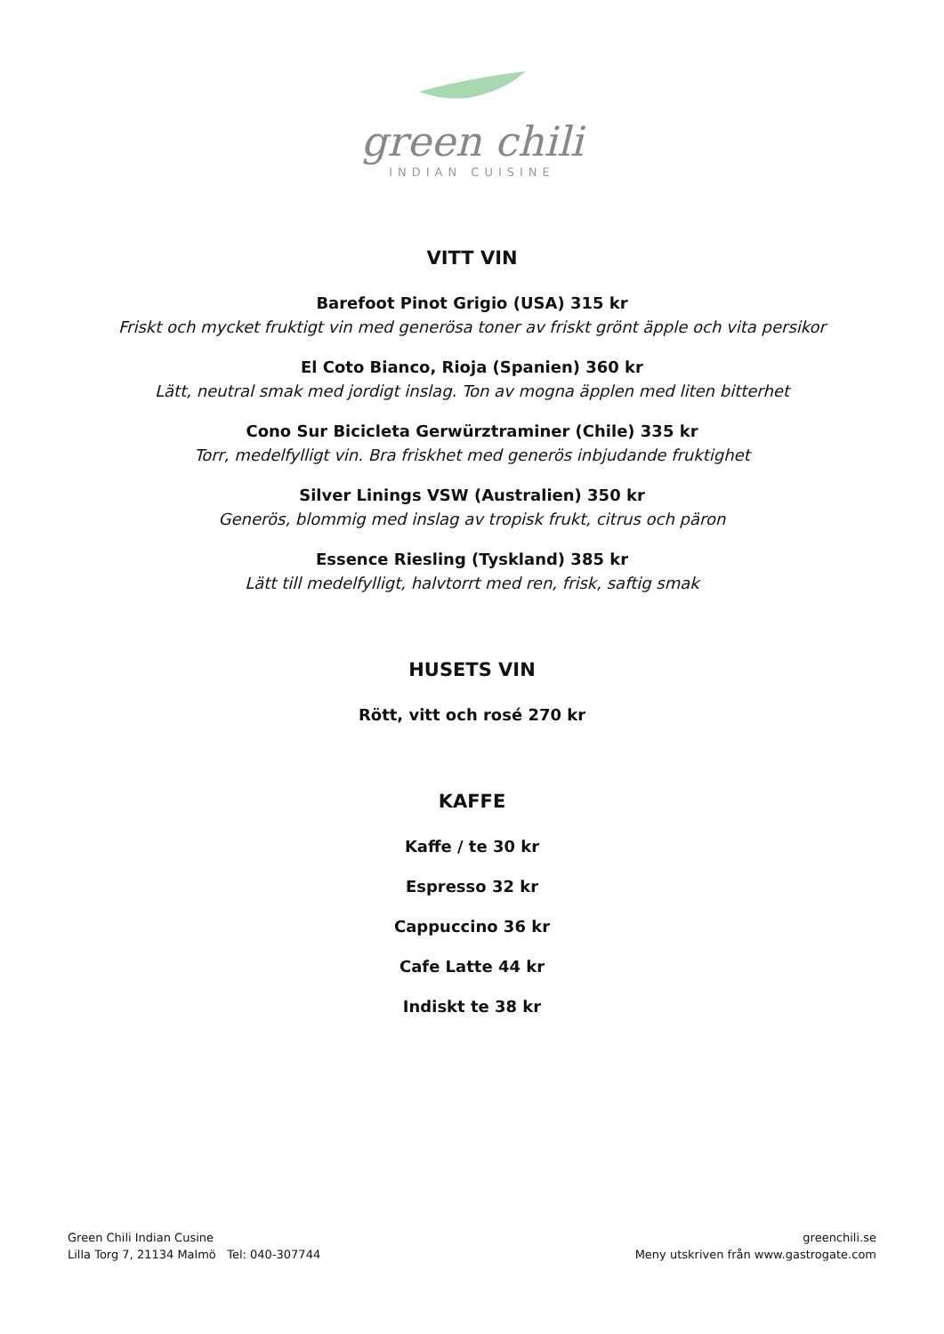green chili
INDIAN CUISINE
VITT VIN
Barefoot Pinot Grigio (USA) 315 kr
Friskt och mycket fruktigt vin med generösa toner av friskt grönt äpple och vita persikor
El Coto Bianco, Rioja (Spanien) 360 kr
Lätt, neutral smak med jordigt inslag. Ton av mogna äpplen med liten bitterhet
Cono Sur Bicicleta Gerwürztraminer (Chile) 335 kr
Torr, medelfylligt vin. Bra friskhet med generös inbjudande fruktighet
Silver Linings VSW (Australien) 350 kr
Generös, blommig med inslag av tropisk frukt, citrus och päron
Essence Riesling (Tyskland) 385 kr
Lätt till medelfylligt, halvtorrt med ren, frisk, saftig smak
HUSETS VIN
Rött, vitt och rosé 270 kr
KAFFE
Kaffe / te 30 kr
Espresso 32 kr
Cappuccino 36 kr
Cafe Latte 44 kr
Indiskt te 38 kr
Green Chili Indian Cusine
Lilla Torg 7, 21134 Malmö Tel: 040-307744
greenchili.se
Meny utskriven från www.gastrogate.com